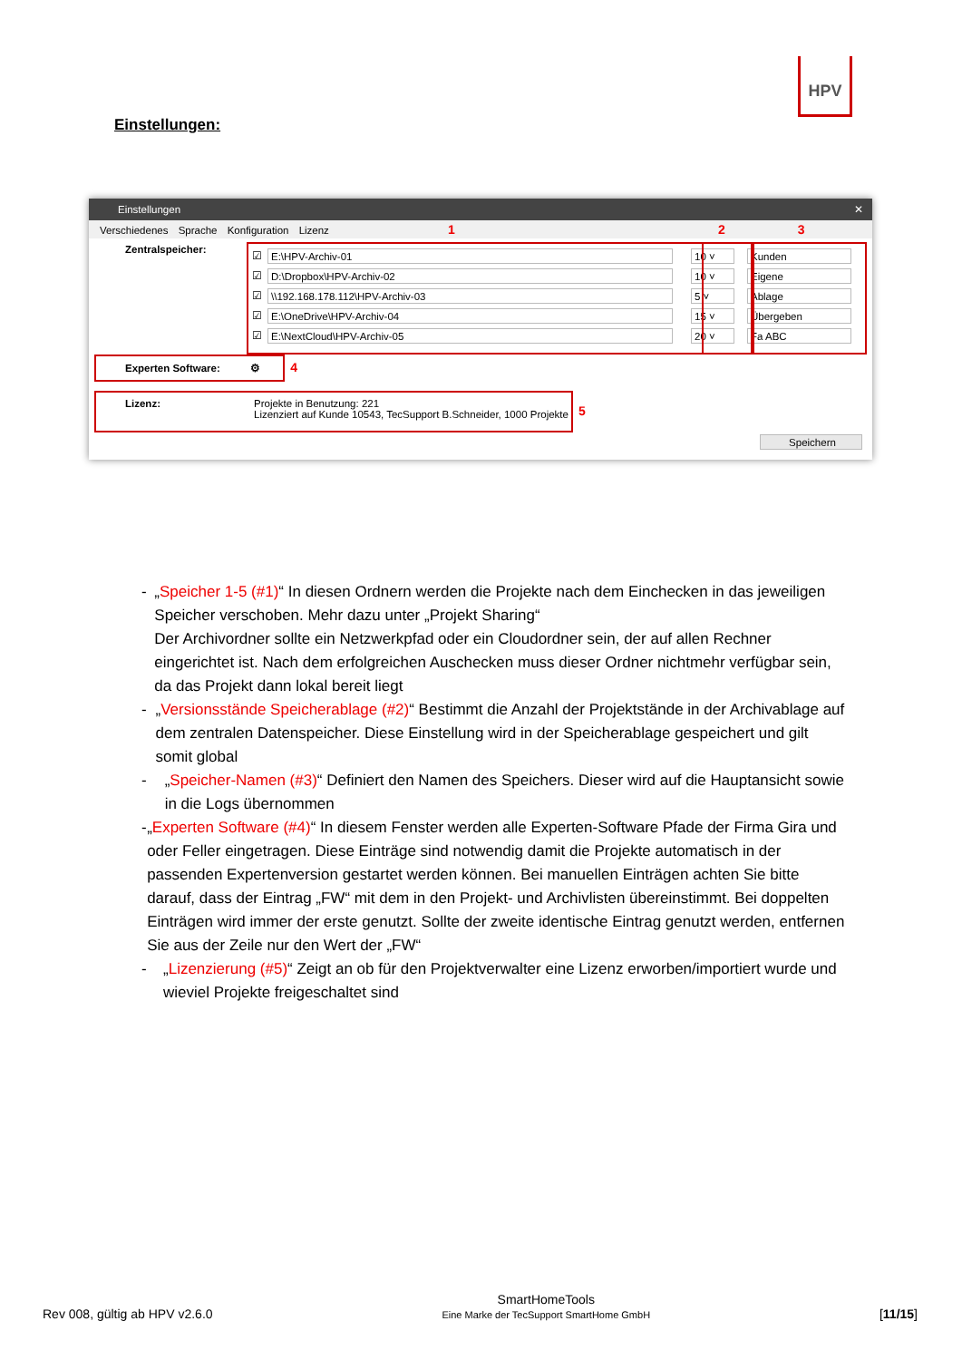HPV
Einstellungen:
Einstellungen ✕
Verschiedenes Sprache Konfiguration Lizenz 1 2 3
Zentralspeicher:
☑
E:\HPV-Archiv-01 10 ˅ Kunden
☑
D:\Dropbox\HPV-Archiv-02 10 ˅ Eigene
☑
\\192.168.178.112\HPV-Archiv-03 5 ˅ Ablage
☑
E:\OneDrive\HPV-Archiv-04 15 ˅ Übergeben
☑
E:\NextCloud\HPV-Archiv-05 20 ˅ Fa ABC
Experten Software: ⚙ 4
Lizenz:
Projekte in Benutzung: 221
Lizenziert auf Kunde 10543, TecSupport B.Schneider, 1000 Projekte
5
Speichern
- „Speicher 1-5 (#1)“ In diesen Ordnern werden die Projekte nach dem Einchecken in das jeweiligen Speicher verschoben. Mehr dazu unter „Projekt Sharing“
Der Archivordner sollte ein Netzwerkpfad oder ein Cloudordner sein, der auf allen Rechner eingerichtet ist. Nach dem erfolgreichen Auschecken muss dieser Ordner nichtmehr verfügbar sein, da das Projekt dann lokal bereit liegt
- „Versionsstände Speicherablage (#2)“ Bestimmt die Anzahl der Projektstände in der Archivablage auf dem zentralen Datenspeicher. Diese Einstellung wird in der Speicherablage gespeichert und gilt somit global
- „Speicher-Namen (#3)“ Definiert den Namen des Speichers. Dieser wird auf die Hauptansicht sowie in die Logs übernommen
- „Experten Software (#4)“ In diesem Fenster werden alle Experten-Software Pfade der Firma Gira und oder Feller eingetragen. Diese Einträge sind notwendig damit die Projekte automatisch in der passenden Expertenversion gestartet werden können. Bei manuellen Einträgen achten Sie bitte darauf, dass der Eintrag „FW“ mit dem in den Projekt- und Archivlisten übereinstimmt. Bei doppelten Einträgen wird immer der erste genutzt. Sollte der zweite identische Eintrag genutzt werden, entfernen Sie aus der Zeile nur den Wert der „FW“
- „Lizenzierung (#5)“ Zeigt an ob für den Projektverwalter eine Lizenz erworben/importiert wurde und wieviel Projekte freigeschaltet sind
Rev 008, gültig ab HPV v2.6.0 SmartHomeTools
Eine Marke der TecSupport SmartHome GmbH [11/15]